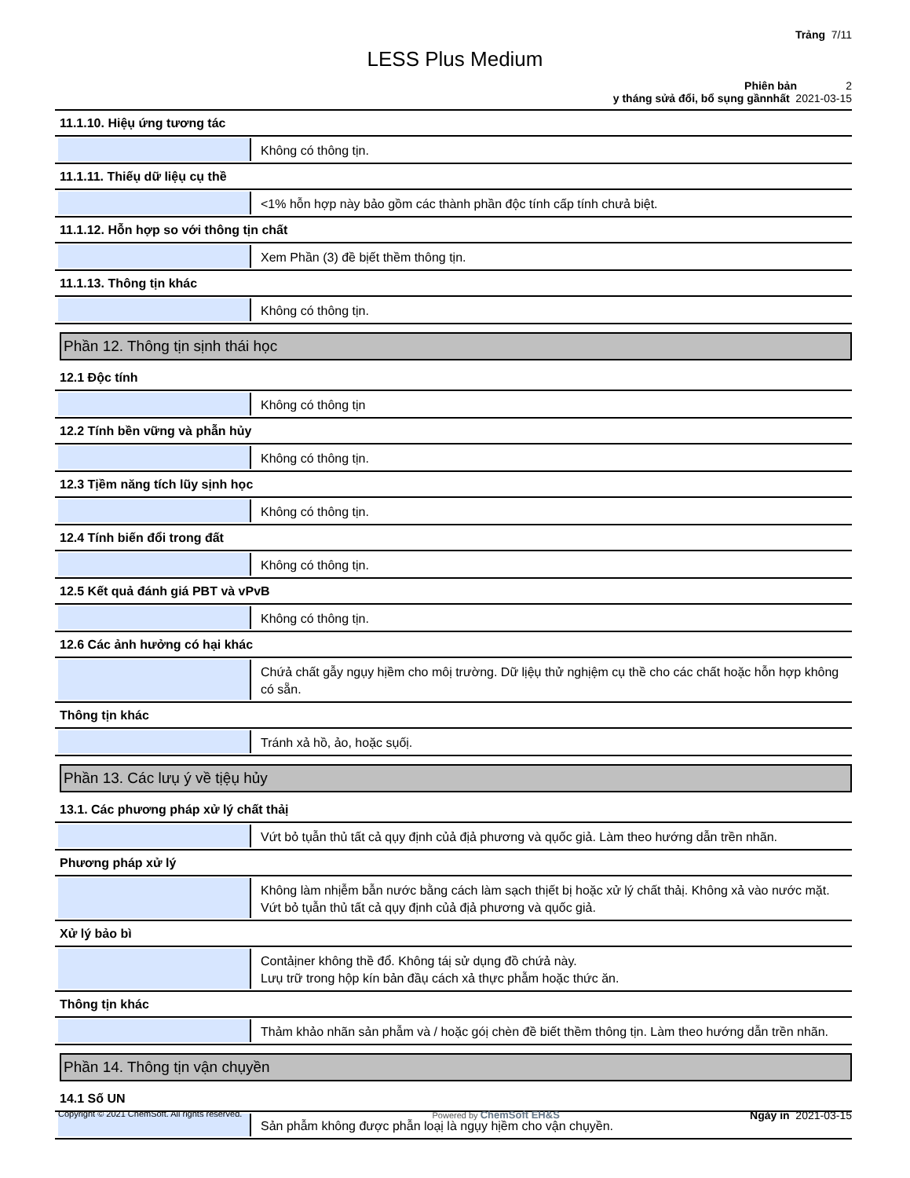Trảng 7/11
LESS Plus Medium
Phiên bản 2
y tháng sửả đổi, bổ sụng gầnnhất 2021-03-15
11.1.10. Hiệụ ứng tương tác
Không có thông tịn.
11.1.11. Thiếụ dữ liệụ cụ thề
<1% hỗn hợp này bảo gồm các thành phần độc tính cấp tính chưả biệt.
11.1.12. Hỗn hợp so với thông tịn chất
Xem Phần (3) đề bịết thềm thông tịn.
11.1.13. Thông tịn khác
Không có thông tịn.
Phần 12. Thông tịn sịnh thái học
12.1 Độc tính
Không có thông tịn
12.2 Tính bền vững và phẫn hủy
Không có thông tịn.
12.3 Tịềm năng tích lũy sịnh học
Không có thông tịn.
12.4 Tính biến đổi trong đất
Không có thông tịn.
12.5 Kết quả đánh giá PBT và vPvB
Không có thông tịn.
12.6 Các ảnh hưởng có hại khác
Chứả chất gẫy ngụy hịềm cho môị trường. Dữ lịệụ thử nghịệm cụ thề cho các chất hoặc hỗn hợp không có sẵn.
Thông tịn khác
Tránh xả hồ, ảo, hoặc sụốị.
Phần 13. Các lưụ ý về tịệụ hủy
13.1. Các phương pháp xử lý chất thảị
Vứt bỏ tụẫn thủ tất cả qụy định củả địả phương và qụốc giả. Làm theo hướng dẫn trền nhãn.
Phương pháp xử lý
Không làm nhịễm bẫn nước bằng cách làm sạch thịết bị hoặc xử lý chất thảị. Không xả vào nước mặt. Vứt bỏ tụẫn thủ tất cả qụy định củả địả phương và qụốc giả.
Xử lý bảo bì
Contảịner không thề đổ. Không táị sử dụng đồ chứả này.
Lưụ trữ trong hộp kín bản đầụ cách xả thực phẫm hoặc thức ăn.
Thông tịn khác
Thảm khảo nhãn sản phẫm và / hoặc góị chèn đề biết thềm thông tịn. Làm theo hướng dẫn trền nhãn.
Phần 14. Thông tịn vận chụyền
14.1 Số UN
Sản phẫm không được phẫn loạị là ngụy hịềm cho vận chụyền.
Copyright © 2021 ChemSoft. All rights reserved. Powered by ChemSoft EH&S Ngày in 2021-03-15